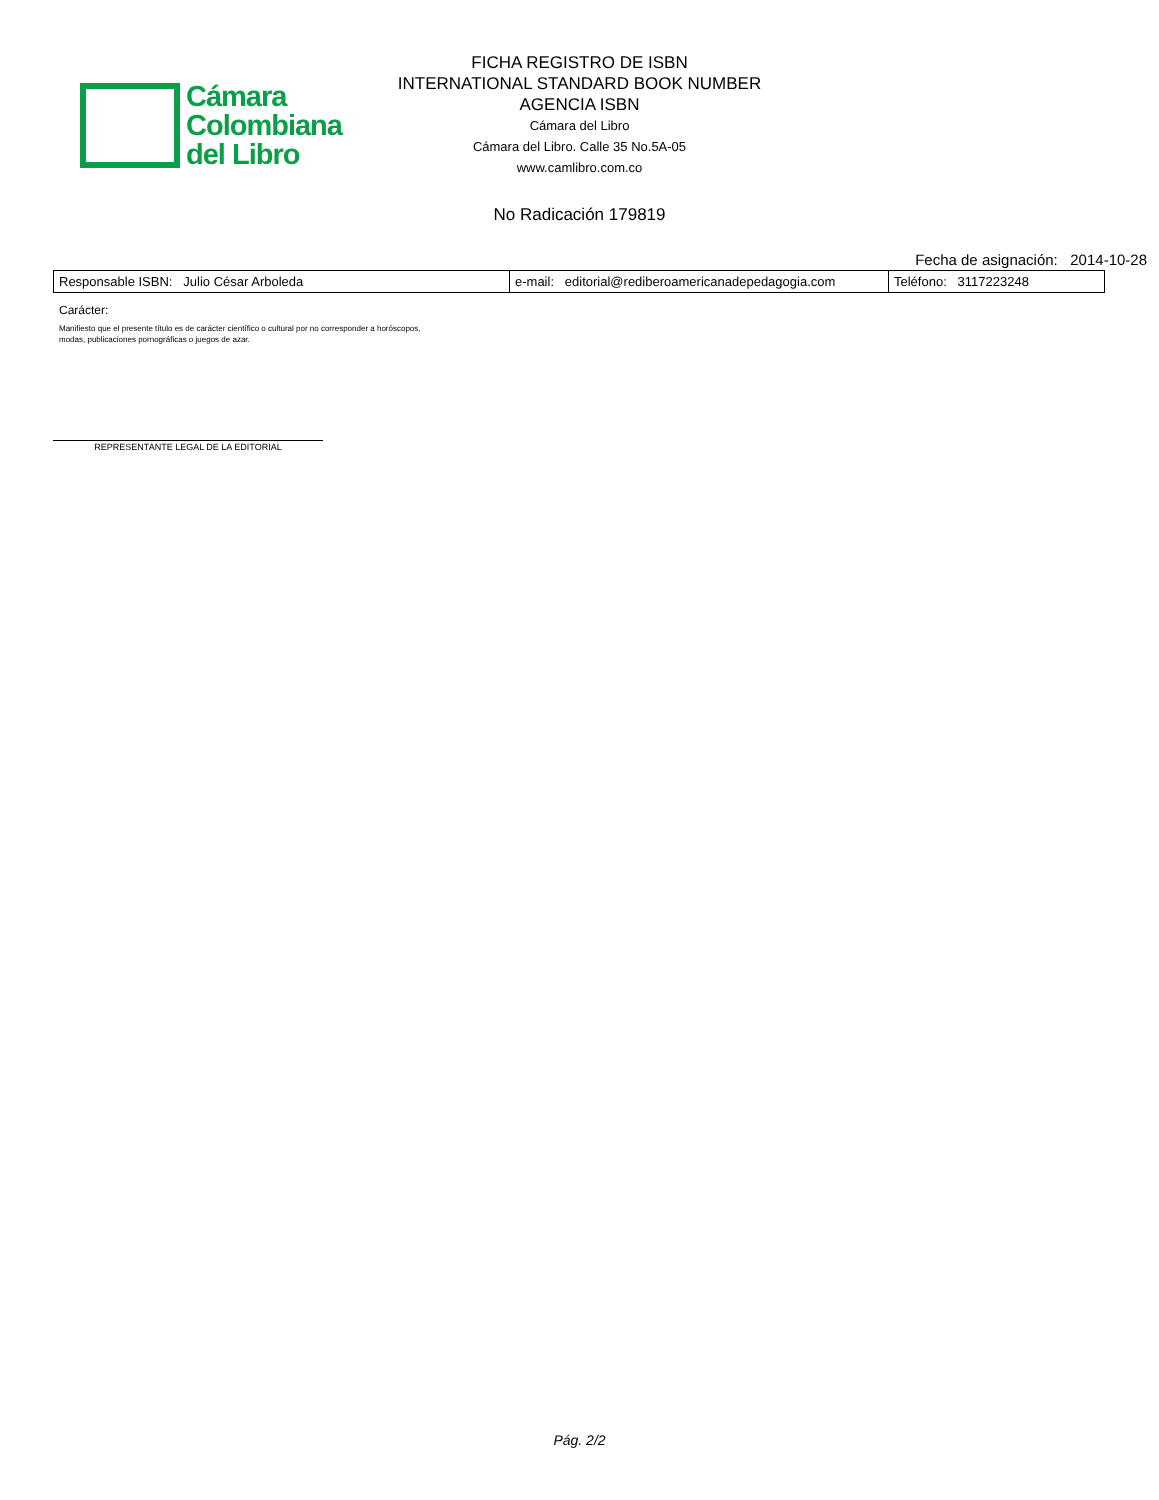Cámara
Colombiana
del Libro
FICHA REGISTRO DE ISBN
INTERNATIONAL STANDARD BOOK NUMBER
AGENCIA ISBN
Cámara del Libro
Cámara del Libro. Calle 35 No.5A-05
www.camlibro.com.co
No Radicación 179819
Fecha de asignación: 2014-10-28
| Responsable ISBN: Julio César Arboleda | e-mail: editorial@rediberoamericanadepedagogia.com | Teléfono: 3117223248 |
Carácter:
Manifiesto que el presente título es de carácter científico o cultural por no corresponder a horóscopos,
modas, publicaciones pornográficas o juegos de azar.
REPRESENTANTE LEGAL DE LA EDITORIAL
Pág. 2/2